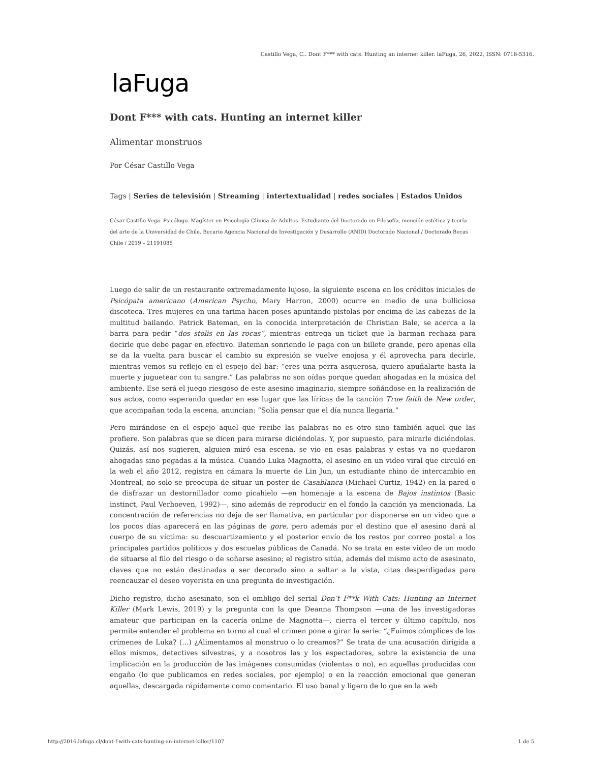Castillo Vega, C.. Dont F*** with cats. Hunting an internet killer. laFuga, 26, 2022, ISSN: 0718-5316.
laFuga
Dont F*** with cats. Hunting an internet killer
Alimentar monstruos
Por César Castillo Vega
Tags | Series de televisión | Streaming | intertextualidad | redes sociales | Estados Unidos
César Castillo Vega. Psicólogo. Magíster en Psicología Clínica de Adultos. Estudiante del Doctorado en Filosofía, mención estética y teoría del arte de la Universidad de Chile. Becario Agencia Nacional de Investigación y Desarrollo (ANID) Doctorado Nacional / Doctorado Becas Chile / 2019 – 21191085
Luego de salir de un restaurante extremadamente lujoso, la siguiente escena en los créditos iniciales de Psicópata americano (American Psycho, Mary Harron, 2000) ocurre en medio de una bulliciosa discoteca. Tres mujeres en una tarima hacen poses apuntando pistolas por encima de las cabezas de la multitud bailando. Patrick Bateman, en la conocida interpretación de Christian Bale, se acerca a la barra para pedir “dos stolis en las rocas”, mientras entrega un ticket que la barman rechaza para decirle que debe pagar en efectivo. Bateman sonriendo le paga con un billete grande, pero apenas ella se da la vuelta para buscar el cambio su expresión se vuelve enojosa y él aprovecha para decirle, mientras vemos su reflejo en el espejo del bar: “eres una perra asquerosa, quiero apuñalarte hasta la muerte y juguetear con tu sangre.” Las palabras no son oídas porque quedan ahogadas en la música del ambiente. Ese será el juego riesgoso de este asesino imaginario, siempre soñándose en la realización de sus actos, como esperando quedar en ese lugar que las líricas de la canción True faith de New order, que acompañan toda la escena, anuncian: “Solía pensar que el día nunca llegaría.”
Pero mirándose en el espejo aquel que recibe las palabras no es otro sino también aquel que las profiere. Son palabras que se dicen para mirarse diciéndolas. Y, por supuesto, para mirarle diciéndolas. Quizás, así nos sugieren, alguien miró esa escena, se vio en esas palabras y estas ya no quedaron ahogadas sino pegadas a la música. Cuando Luka Magnotta, el asesino en un video viral que circuló en la web el año 2012, registra en cámara la muerte de Lin Jun, un estudiante chino de intercambio en Montreal, no solo se preocupa de situar un poster de Casablanca (Michael Curtiz, 1942) en la pared o de disfrazar un destornillador como picahielo —en homenaje a la escena de Bajos instintos (Basic instinct, Paul Verhoeven, 1992)—, sino además de reproducir en el fondo la canción ya mencionada. La concentración de referencias no deja de ser llamativa, en particular por disponerse en un video que a los pocos días aparecerá en las páginas de gore, pero además por el destino que el asesino dará al cuerpo de su víctima: su descuartizamiento y el posterior envío de los restos por correo postal a los principales partidos políticos y dos escuelas públicas de Canadá. No se trata en este video de un modo de situarse al filo del riesgo o de soñarse asesino; el registro sitúa, además del mismo acto de asesinato, claves que no están destinadas a ser decorado sino a saltar a la vista, citas desperdigadas para reencauzar el deseo voyerista en una pregunta de investigación.
Dicho registro, dicho asesinato, son el ombligo del serial Don’t F**k With Cats: Hunting an Internet Killer (Mark Lewis, 2019) y la pregunta con la que Deanna Thompson —una de las investigadoras amateur que participan en la cacería online de Magnotta—, cierra el tercer y último capítulo, nos permite entender el problema en torno al cual el crimen pone a girar la serie: “¿Fuimos cómplices de los crímenes de Luka? (…) ¿Alimentamos al monstruo o lo creamos?” Se trata de una acusación dirigida a ellos mismos, detectives silvestres, y a nosotros las y los espectadores, sobre la existencia de una implicación en la producción de las imágenes consumidas (violentas o no), en aquellas producidas con engaño (lo que publicamos en redes sociales, por ejemplo) o en la reacción emocional que generan aquellas, descargada rápidamente como comentario. El uso banal y ligero de lo que en la web
http://2016.lafuga.cl/dont-f-with-cats-hunting-an-internet-killer/1107 1 de 5